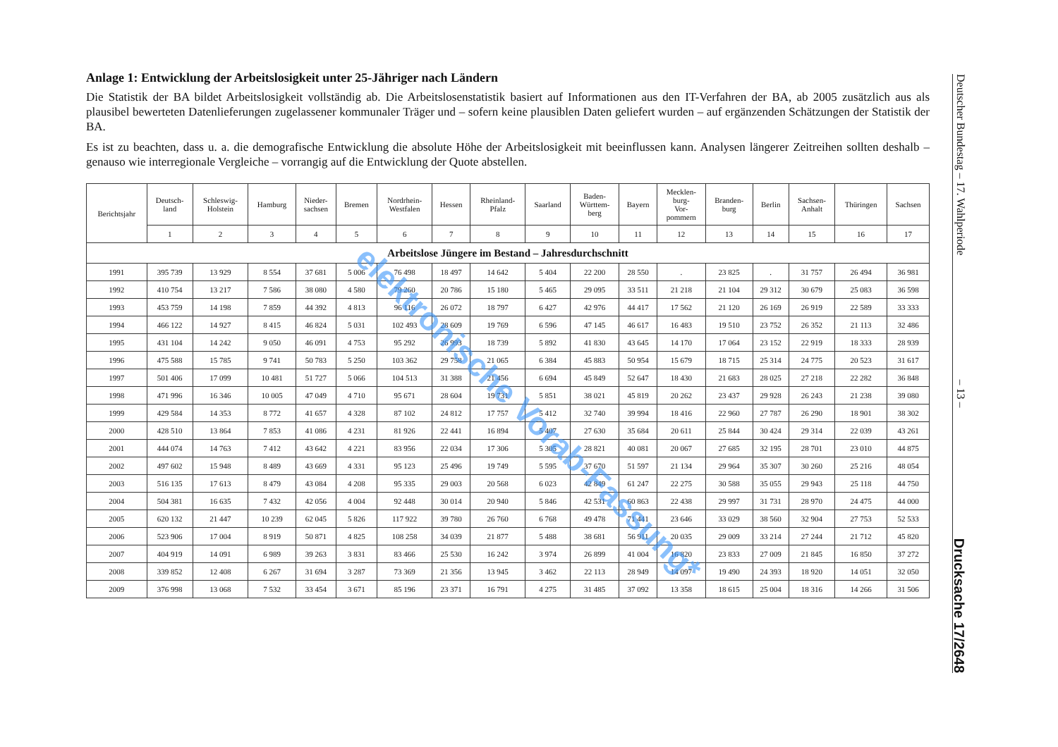Anlage 1: Entwicklung der Arbeitslosigkeit unter 25-Jähriger nach Ländern
Die Statistik der BA bildet Arbeitslosigkeit vollständig ab. Die Arbeitslosenstatistik basiert auf Informationen aus den IT-Verfahren der BA, ab 2005 zusätzlich aus als plausibel bewerteten Datenlieferungen zugelassener kommunaler Träger und – sofern keine plausiblen Daten geliefert wurden – auf ergänzenden Schätzungen der Statistik der BA.
Es ist zu beachten, dass u. a. die demografische Entwicklung die absolute Höhe der Arbeitslosigkeit mit beeinflussen kann. Analysen längerer Zeitreihen sollten deshalb – genauso wie interregionale Vergleiche – vorrangig auf die Entwicklung der Quote abstellen.
| Berichtsjahr | Deutsch- land | Schleswig- Holstein | Hamburg | Nieder- sachsen | Bremen | Nordrhein- Westfalen | Hessen | Rheinland- Pfalz | Saarland | Baden- Württem- berg | Bayern | Mecklen- burg- Vor- pommern | Branden- burg | Berlin | Sachsen- Anhalt | Thüringen | Sachsen |
| --- | --- | --- | --- | --- | --- | --- | --- | --- | --- | --- | --- | --- | --- | --- | --- | --- | --- |
| | 1 | 2 | 3 | 4 | 5 | 6 | 7 | 8 | 9 | 10 | 11 | 12 | 13 | 14 | 15 | 16 | 17 |
| Arbeitslose Jüngere im Bestand – Jahresdurchschnitt | | | | | | | | | | | | | | | | | |
| 1991 | 395 739 | 13 929 | 8 554 | 37 681 | 5 006 | 76 498 | 18 497 | 14 642 | 5 404 | 22 200 | 28 550 | . | 23 825 | . | 31 757 | 26 494 | 36 981 |
| 1992 | 410 754 | 13 217 | 7 586 | 38 080 | 4 580 | 79 260 | 20 786 | 15 180 | 5 465 | 29 095 | 33 511 | 21 218 | 21 104 | 29 312 | 30 679 | 25 083 | 36 598 |
| 1993 | 453 759 | 14 198 | 7 859 | 44 392 | 4 813 | 96 116 | 26 072 | 18 797 | 6 427 | 42 976 | 44 417 | 17 562 | 21 120 | 26 169 | 26 919 | 22 589 | 33 333 |
| 1994 | 466 122 | 14 927 | 8 415 | 46 824 | 5 031 | 102 493 | 28 609 | 19 769 | 6 596 | 47 145 | 46 617 | 16 483 | 19 510 | 23 752 | 26 352 | 21 113 | 32 486 |
| 1995 | 431 104 | 14 242 | 9 050 | 46 091 | 4 753 | 95 292 | 26 993 | 18 739 | 5 892 | 41 830 | 43 645 | 14 170 | 17 064 | 23 152 | 22 919 | 18 333 | 28 939 |
| 1996 | 475 588 | 15 785 | 9 741 | 50 783 | 5 250 | 103 362 | 29 758 | 21 065 | 6 384 | 45 883 | 50 954 | 15 679 | 18 715 | 25 314 | 24 775 | 20 523 | 31 617 |
| 1997 | 501 406 | 17 099 | 10 481 | 51 727 | 5 066 | 104 513 | 31 388 | 21 456 | 6 694 | 45 849 | 52 647 | 18 430 | 21 683 | 28 025 | 27 218 | 22 282 | 36 848 |
| 1998 | 471 996 | 16 346 | 10 005 | 47 049 | 4 710 | 95 671 | 28 604 | 19 731 | 5 851 | 38 021 | 45 819 | 20 262 | 23 437 | 29 928 | 26 243 | 21 238 | 39 080 |
| 1999 | 429 584 | 14 353 | 8 772 | 41 657 | 4 328 | 87 102 | 24 812 | 17 757 | 5 412 | 32 740 | 39 994 | 18 416 | 22 960 | 27 787 | 26 290 | 18 901 | 38 302 |
| 2000 | 428 510 | 13 864 | 7 853 | 41 086 | 4 231 | 81 926 | 22 441 | 16 894 | 5 407 | 27 630 | 35 684 | 20 611 | 25 844 | 30 424 | 29 314 | 22 039 | 43 261 |
| 2001 | 444 074 | 14 763 | 7 412 | 43 642 | 4 221 | 83 956 | 22 034 | 17 306 | 5 305 | 28 821 | 40 081 | 20 067 | 27 685 | 32 195 | 28 701 | 23 010 | 44 875 |
| 2002 | 497 602 | 15 948 | 8 489 | 43 669 | 4 331 | 95 123 | 25 496 | 19 749 | 5 595 | 37 670 | 51 597 | 21 134 | 29 964 | 35 307 | 30 260 | 25 216 | 48 054 |
| 2003 | 516 135 | 17 613 | 8 479 | 43 084 | 4 208 | 95 335 | 29 003 | 20 568 | 6 023 | 42 849 | 61 247 | 22 275 | 30 588 | 35 055 | 29 943 | 25 118 | 44 750 |
| 2004 | 504 381 | 16 635 | 7 432 | 42 056 | 4 004 | 92 448 | 30 014 | 20 940 | 5 846 | 42 531 | 60 863 | 22 438 | 29 997 | 31 731 | 28 970 | 24 475 | 44 000 |
| 2005 | 620 132 | 21 447 | 10 239 | 62 045 | 5 826 | 117 922 | 39 780 | 26 760 | 6 768 | 49 478 | 71 441 | 23 646 | 33 029 | 38 560 | 32 904 | 27 753 | 52 533 |
| 2006 | 523 906 | 17 004 | 8 919 | 50 871 | 4 825 | 108 258 | 34 039 | 21 877 | 5 488 | 38 681 | 56 911 | 20 035 | 29 009 | 33 214 | 27 244 | 21 712 | 45 820 |
| 2007 | 404 919 | 14 091 | 6 989 | 39 263 | 3 831 | 83 466 | 25 530 | 16 242 | 3 974 | 26 899 | 41 004 | 16 820 | 23 833 | 27 009 | 21 845 | 16 850 | 37 272 |
| 2008 | 339 852 | 12 408 | 6 267 | 31 694 | 3 287 | 73 369 | 21 356 | 13 945 | 3 462 | 22 113 | 28 949 | 14 097 | 19 490 | 24 393 | 18 920 | 14 051 | 32 050 |
| 2009 | 376 998 | 13 068 | 7 532 | 33 454 | 3 671 | 85 196 | 23 371 | 16 791 | 4 275 | 31 485 | 37 092 | 13 358 | 18 615 | 25 004 | 18 316 | 14 266 | 31 506 |
Deutscher Bundestag – 17. Wahlperiode – 13 – Drucksache 17/2648
elektronische Vorab-Fassung*